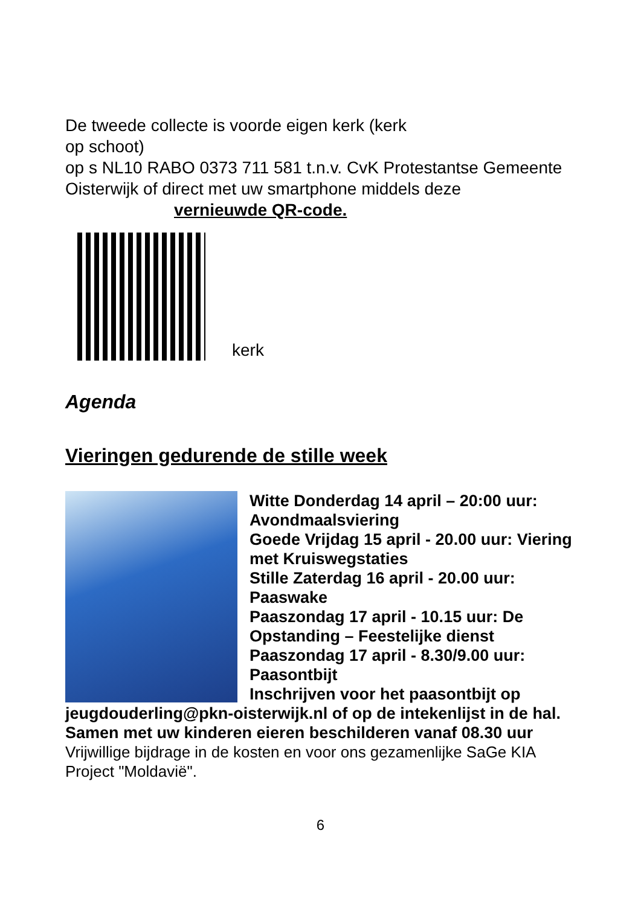De tweede collecte is voorde eigen kerk (kerk
op schoot)
op s NL10 RABO 0373 711 581 t.n.v. CvK Protestantse Gemeente Oisterwijk of direct met uw smartphone middels deze vernieuwde QR-code.
kerk
Agenda
Vieringen gedurende de stille week
Witte Donderdag 14 april – 20:00 uur: Avondmaalsviering
Goede Vrijdag 15 april - 20.00 uur: Viering met Kruiswegstaties
Stille Zaterdag 16 april - 20.00 uur: Paaswake
Paaszondag 17 april - 10.15 uur: De Opstanding – Feestelijke dienst
Paaszondag 17 april - 8.30/9.00 uur: Paasontbijt
Inschrijven voor het paasontbijt op jeugdouderling@pkn-oisterwijk.nl of op de intekenlijst in de hal.
Samen met uw kinderen eieren beschilderen vanaf 08.30 uur
Vrijwillige bijdrage in de kosten en voor ons gezamenlijke SaGe KIA Project "Moldavië".
6